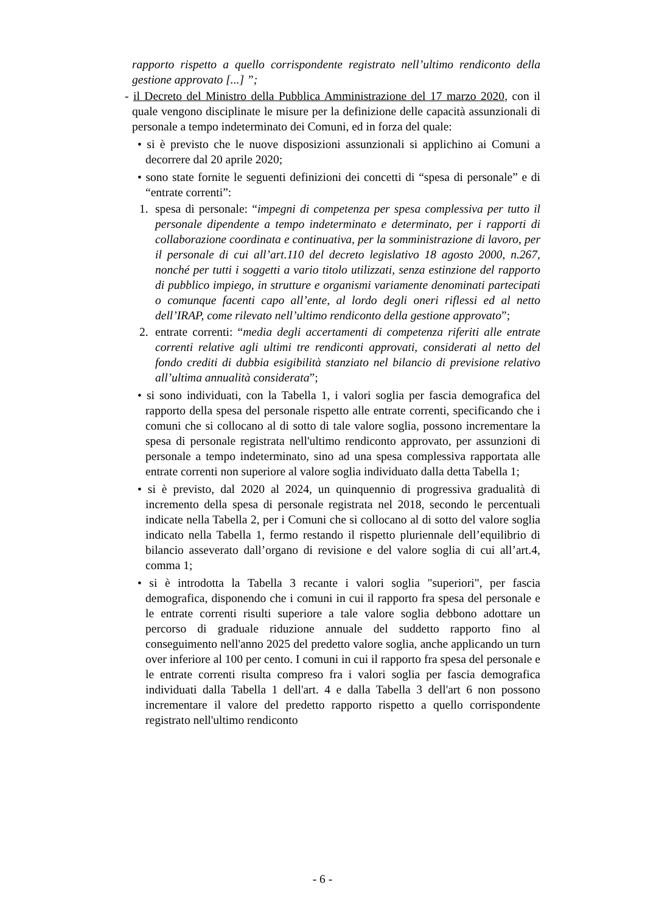rapporto rispetto a quello corrispondente registrato nell’ultimo rendiconto della gestione approvato [...] ”;
- il Decreto del Ministro della Pubblica Amministrazione del 17 marzo 2020, con il quale vengono disciplinate le misure per la definizione delle capacità assunzionali di personale a tempo indeterminato dei Comuni, ed in forza del quale:
• si è previsto che le nuove disposizioni assunzionali si applichino ai Comuni a decorrere dal 20 aprile 2020;
• sono state fornite le seguenti definizioni dei concetti di “spesa di personale” e di “entrate correnti”:
1. spesa di personale: “impegni di competenza per spesa complessiva per tutto il personale dipendente a tempo indeterminato e determinato, per i rapporti di collaborazione coordinata e continuativa, per la somministrazione di lavoro, per il personale di cui all’art.110 del decreto legislativo 18 agosto 2000, n.267, nonché per tutti i soggetti a vario titolo utilizzati, senza estinzione del rapporto di pubblico impiego, in strutture e organismi variamente denominati partecipati o comunque facenti capo all’ente, al lordo degli oneri riflessi ed al netto dell’IRAP, come rilevato nell’ultimo rendiconto della gestione approvato”;
2. entrate correnti: “media degli accertamenti di competenza riferiti alle entrate correnti relative agli ultimi tre rendiconti approvati, considerati al netto del fondo crediti di dubbia esigibilità stanziato nel bilancio di previsione relativo all’ultima annualità considerata”;
• si sono individuati, con la Tabella 1, i valori soglia per fascia demografica del rapporto della spesa del personale rispetto alle entrate correnti, specificando che i comuni che si collocano al di sotto di tale valore soglia, possono incrementare la spesa di personale registrata nell'ultimo rendiconto approvato, per assunzioni di personale a tempo indeterminato, sino ad una spesa complessiva rapportata alle entrate correnti non superiore al valore soglia individuato dalla detta Tabella 1;
• si è previsto, dal 2020 al 2024, un quinquennio di progressiva gradualità di incremento della spesa di personale registrata nel 2018, secondo le percentuali indicate nella Tabella 2, per i Comuni che si collocano al di sotto del valore soglia indicato nella Tabella 1, fermo restando il rispetto pluriennale dell’equilibrio di bilancio asseverato dall’organo di revisione e del valore soglia di cui all’art.4, comma 1;
• si è introdotta la Tabella 3 recante i valori soglia "superiori", per fascia demografica, disponendo che i comuni in cui il rapporto fra spesa del personale e le entrate correnti risulti superiore a tale valore soglia debbono adottare un percorso di graduale riduzione annuale del suddetto rapporto fino al conseguimento nell'anno 2025 del predetto valore soglia, anche applicando un turn over inferiore al 100 per cento. I comuni in cui il rapporto fra spesa del personale e le entrate correnti risulta compreso fra i valori soglia per fascia demografica individuati dalla Tabella 1 dell'art. 4 e dalla Tabella 3 dell'art 6 non possono incrementare il valore del predetto rapporto rispetto a quello corrispondente registrato nell'ultimo rendiconto
- 6 -